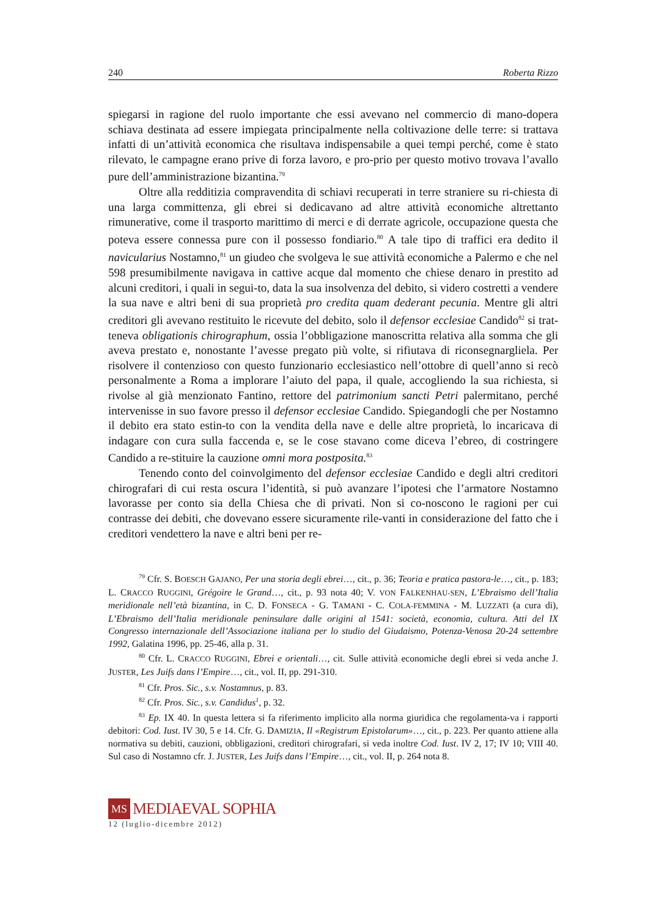240 Roberta Rizzo
spiegarsi in ragione del ruolo importante che essi avevano nel commercio di mano-dopera schiava destinata ad essere impiegata principalmente nella coltivazione delle terre: si trattava infatti di un’attività economica che risultava indispensabile a quei tempi perché, come è stato rilevato, le campagne erano prive di forza lavoro, e pro-prio per questo motivo trovava l’avallo pure dell’amministrazione bizantina.<sup>79</sup>
Oltre alla redditizia compravendita di schiavi recuperati in terre straniere su ri-chiesta di una larga committenza, gli ebrei si dedicavano ad altre attività economiche altrettanto rimunerative, come il trasporto marittimo di merci e di derrate agricole, occupazione questa che poteva essere connessa pure con il possesso fondiario.<sup>80</sup> A tale tipo di traffici era dedito il navicularius Nostamno,<sup>81</sup> un giudeo che svolgeva le sue attività economiche a Palermo e che nel 598 presumibilmente navigava in cattive acque dal momento che chiese denaro in prestito ad alcuni creditori, i quali in segui-to, data la sua insolvenza del debito, si videro costretti a vendere la sua nave e altri beni di sua proprietà pro credita quam dederant pecunia. Mentre gli altri creditori gli avevano restituito le ricevute del debito, solo il defensor ecclesiae Candido<sup>82</sup> si trat-teneva obligationis chirographum, ossia l’obbligazione manoscritta relativa alla somma che gli aveva prestato e, nonostante l’avesse pregato più volte, si rifiutava di riconsegnargliela. Per risolvere il contenzioso con questo funzionario ecclesiastico nell’ottobre di quell’anno si recò personalmente a Roma a implorare l’aiuto del papa, il quale, accogliendo la sua richiesta, si rivolse al già menzionato Fantino, rettore del patrimonium sancti Petri palermitano, perché intervenisse in suo favore presso il defensor ecclesiae Candido. Spiegandogli che per Nostamno il debito era stato estin-to con la vendita della nave e delle altre proprietà, lo incaricava di indagare con cura sulla faccenda e, se le cose stavano come diceva l’ebreo, di costringere Candido a re-stituire la cauzione omni mora postposita.<sup>83</sup>
Tenendo conto del coinvolgimento del defensor ecclesiae Candido e degli altri creditori chirografari di cui resta oscura l’identità, si può avanzare l’ipotesi che l’armatore Nostamno lavorasse per conto sia della Chiesa che di privati. Non si co-noscono le ragioni per cui contrasse dei debiti, che dovevano essere sicuramente rile-vanti in considerazione del fatto che i creditori vendettero la nave e altri beni per re-
<sup>79</sup> Cfr. S. BOESCH GAJANO, Per una storia degli ebrei…, cit., p. 36; Teoria e pratica pastora-le…, cit., p. 183; L. CRACCO RUGGINI, Grégoire le Grand…, cit., p. 93 nota 40; V. VON FALKENHAU-SEN, L’Ebraismo dell’Italia meridionale nell’età bizantina, in C. D. FONSECA - G. TAMANI - C. COLA-FEMMINA - M. LUZZATI (a cura di), L’Ebraismo dell’Italia meridionale peninsulare dalle origini al 1541: società, economia, cultura. Atti del IX Congresso internazionale dell’Associazione italiana per lo studio del Giudaismo, Potenza-Venosa 20-24 settembre 1992, Galatina 1996, pp. 25-46, alla p. 31.
<sup>80</sup> Cfr. L. CRACCO RUGGINI, Ebrei e orientali…, cit. Sulle attività economiche degli ebrei si veda anche J. JUSTER, Les Juifs dans l’Empire…, cit., vol. II, pp. 291-310.
<sup>81</sup> Cfr. Pros. Sic., s.v. Nostamnus, p. 83.
<sup>82</sup> Cfr. Pros. Sic., s.v. Candidus<sup>1</sup>, p. 32.
<sup>83</sup> Ep. IX 40. In questa lettera si fa riferimento implicito alla norma giuridica che regolamenta-va i rapporti debitori: Cod. Iust. IV 30, 5 e 14. Cfr. G. DAMIZIA, Il «Registrum Epistolarum»…, cit., p. 223. Per quanto attiene alla normativa su debiti, cauzioni, obbligazioni, creditori chirografari, si veda inoltre Cod. Iust. IV 2, 17; IV 10; VIII 40. Sul caso di Nostamno cfr. J. JUSTER, Les Juifs dans l’Empire…, cit., vol. II, p. 264 nota 8.
MS
MEDIAEVAL SOPHIA
12 (luglio-dicembre 2012)